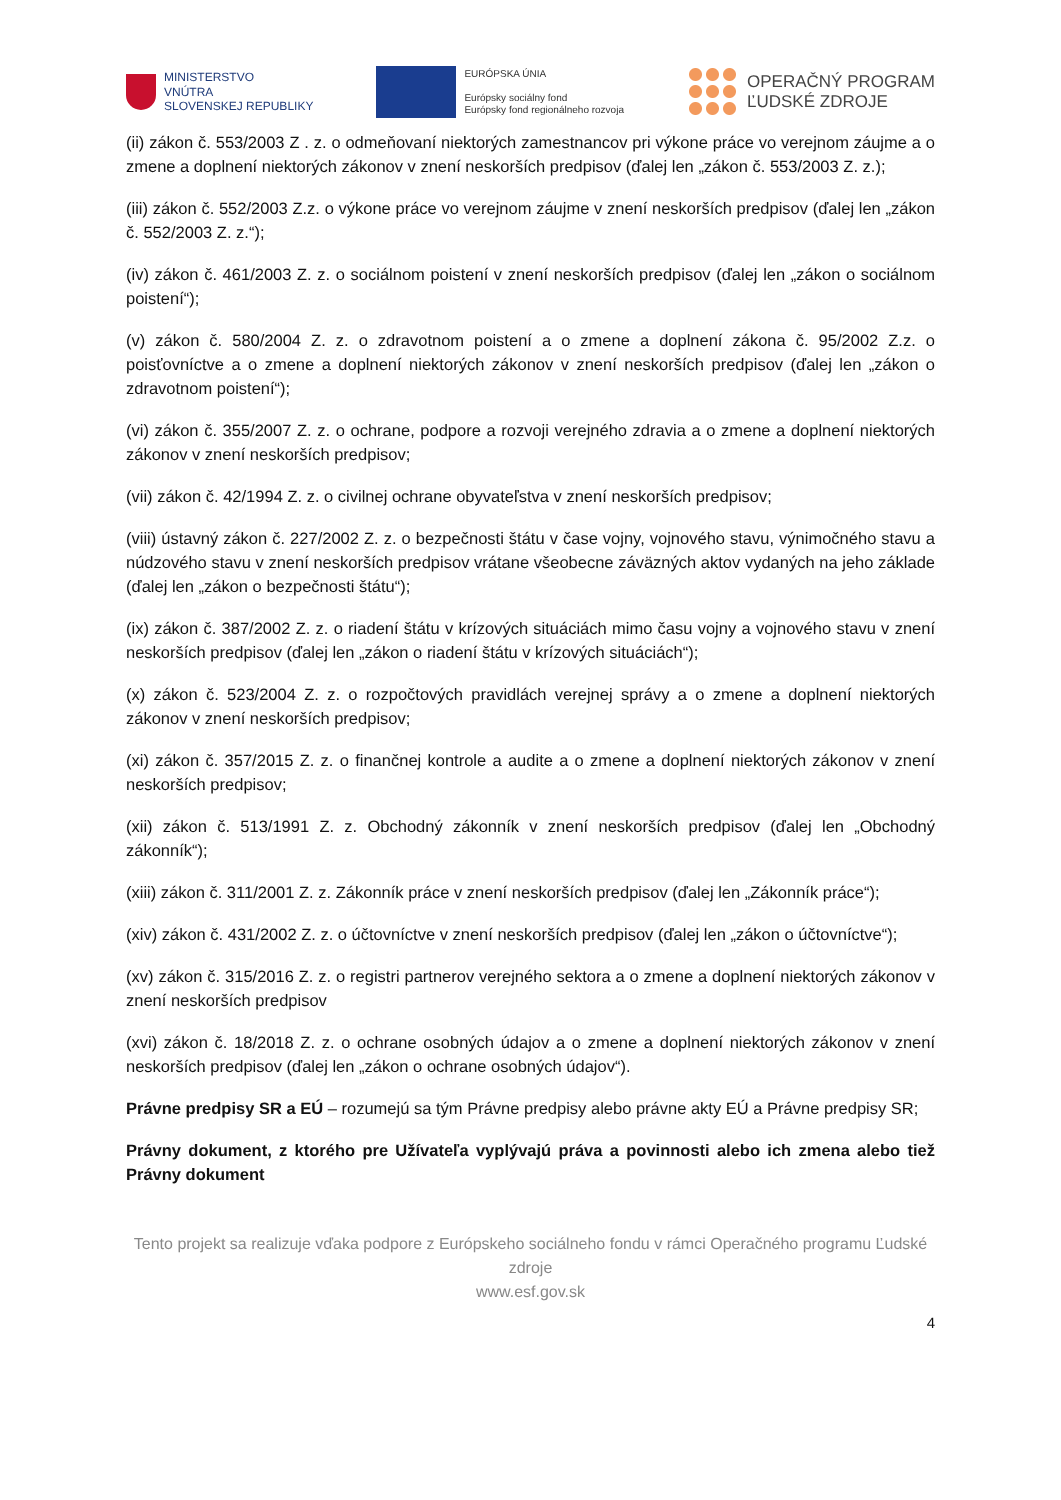MINISTERSTVO
VNÚTRA
SLOVENSKEJ REPUBLIKY
EURÓPSKA ÚNIA
Európsky sociálny fond
Európsky fond regionálneho rozvoja
OPERAČNÝ PROGRAM
ĽUDSKÉ ZDROJE
(ii) zákon č. 553/2003 Z . z. o odmeňovaní niektorých zamestnancov pri výkone práce vo verejnom záujme a o zmene a doplnení niektorých zákonov v znení neskorších predpisov (ďalej len „zákon č. 553/2003 Z. z.);
(iii) zákon č. 552/2003 Z.z. o výkone práce vo verejnom záujme v znení neskorších predpisov (ďalej len „zákon č. 552/2003 Z. z.“);
(iv) zákon č. 461/2003 Z. z. o sociálnom poistení v znení neskorších predpisov (ďalej len „zákon o sociálnom poistení“);
(v) zákon č. 580/2004 Z. z. o zdravotnom poistení a o zmene a doplnení zákona č. 95/2002 Z.z. o poisťovníctve a o zmene a doplnení niektorých zákonov v znení neskorších predpisov (ďalej len „zákon o zdravotnom poistení“);
(vi) zákon č. 355/2007 Z. z. o ochrane, podpore a rozvoji verejného zdravia a o zmene a doplnení niektorých zákonov v znení neskorších predpisov;
(vii) zákon č. 42/1994 Z. z. o civilnej ochrane obyvateľstva v znení neskorších predpisov;
(viii) ústavný zákon č. 227/2002 Z. z. o bezpečnosti štátu v čase vojny, vojnového stavu, výnimočného stavu a núdzového stavu v znení neskorších predpisov vrátane všeobecne záväzných aktov vydaných na jeho základe (ďalej len „zákon o bezpečnosti štátu“);
(ix) zákon č. 387/2002 Z. z. o riadení štátu v krízových situáciách mimo času vojny a vojnového stavu v znení neskorších predpisov (ďalej len „zákon o riadení štátu v krízových situáciách“);
(x) zákon č. 523/2004 Z. z. o rozpočtových pravidlách verejnej správy a o zmene a doplnení niektorých zákonov v znení neskorších predpisov;
(xi) zákon č. 357/2015 Z. z. o finančnej kontrole a audite a o zmene a doplnení niektorých zákonov v znení neskorších predpisov;
(xii) zákon č. 513/1991 Z. z. Obchodný zákonník v znení neskorších predpisov (ďalej len „Obchodný zákonník“);
(xiii) zákon č. 311/2001 Z. z. Zákonník práce v znení neskorších predpisov (ďalej len „Zákonník práce“);
(xiv) zákon č. 431/2002 Z. z. o účtovníctve v znení neskorších predpisov (ďalej len „zákon o účtovníctve“);
(xv) zákon č. 315/2016 Z. z. o registri partnerov verejného sektora a o zmene a doplnení niektorých zákonov v znení neskorších predpisov
(xvi) zákon č. 18/2018 Z. z. o ochrane osobných údajov a o zmene a doplnení niektorých zákonov v znení neskorších predpisov (ďalej len „zákon o ochrane osobných údajov“).
Právne predpisy SR a EÚ – rozumejú sa tým Právne predpisy alebo právne akty EÚ a Právne predpisy SR;
Právny dokument, z ktorého pre Užívateľa vyplývajú práva a povinnosti alebo ich zmena alebo tiež Právny dokument
Tento projekt sa realizuje vďaka podpore z Európskeho sociálneho fondu v rámci Operačného programu Ľudské zdroje
www.esf.gov.sk
4